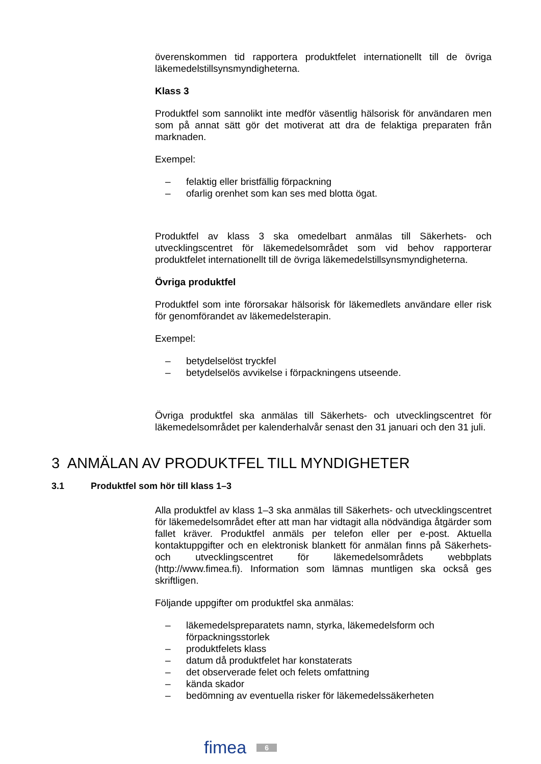överenskommen tid rapportera produktfelet internationellt till de övriga läkemedelstillsynsmyndigheterna.
Klass 3
Produktfel som sannolikt inte medför väsentlig hälsorisk för användaren men som på annat sätt gör det motiverat att dra de felaktiga preparaten från marknaden.
Exempel:
– felaktig eller bristfällig förpackning
– ofarlig orenhet som kan ses med blotta ögat.
Produktfel av klass 3 ska omedelbart anmälas till Säkerhets- och utvecklingscentret för läkemedelsområdet som vid behov rapporterar produktfelet internationellt till de övriga läkemedelstillsynsmyndigheterna.
Övriga produktfel
Produktfel som inte förorsakar hälsorisk för läkemedlets användare eller risk för genomförandet av läkemedelsterapin.
Exempel:
– betydelselöst tryckfel
– betydelselös avvikelse i förpackningens utseende.
Övriga produktfel ska anmälas till Säkerhets- och utvecklingscentret för läkemedelsområdet per kalenderhalvår senast den 31 januari och den 31 juli.
3 ANMÄLAN AV PRODUKTFEL TILL MYNDIGHETER
3.1 Produktfel som hör till klass 1–3
Alla produktfel av klass 1–3 ska anmälas till Säkerhets- och utvecklingscentret för läkemedelsområdet efter att man har vidtagit alla nödvändiga åtgärder som fallet kräver. Produktfel anmäls per telefon eller per e-post. Aktuella kontaktuppgifter och en elektronisk blankett för anmälan finns på Säkerhets- och utvecklingscentret för läkemedelsområdets webbplats (http://www.fimea.fi). Information som lämnas muntligen ska också ges skriftligen.
Följande uppgifter om produktfel ska anmälas:
– läkemedelspreparatets namn, styrka, läkemedelsform och förpackningsstorlek
– produktfelets klass
– datum då produktfelet har konstaterats
– det observerade felet och felets omfattning
– kända skador
– bedömning av eventuella risker för läkemedelssäkerheten
fimea 6